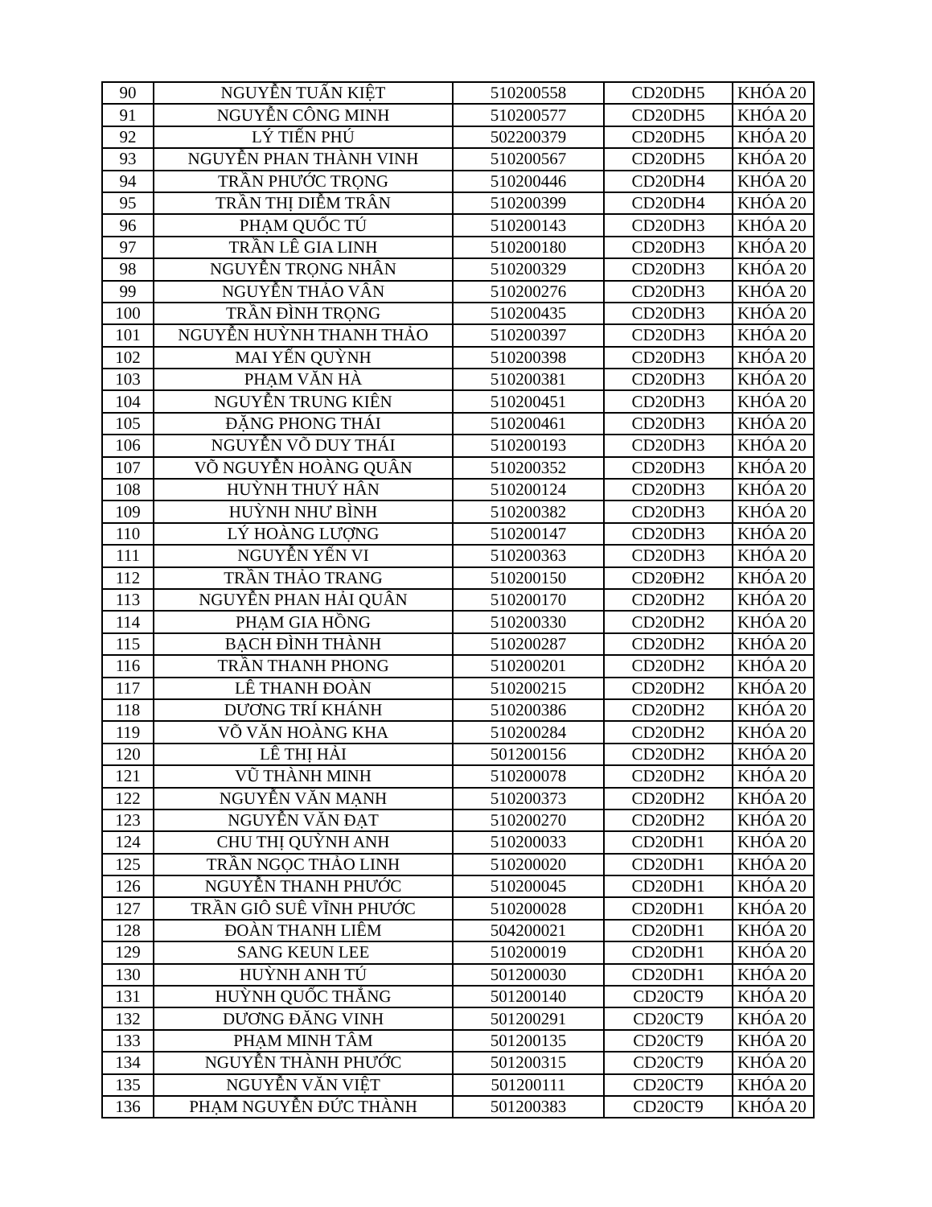| 90 | NGUYỄN TUẤN KIỆT | 510200558 | CD20DH5 | KHÓA 20 |
| 91 | NGUYỄN CÔNG MINH | 510200577 | CD20DH5 | KHÓA 20 |
| 92 | LÝ TIẾN PHÚ | 502200379 | CD20DH5 | KHÓA 20 |
| 93 | NGUYỄN PHAN THÀNH VINH | 510200567 | CD20DH5 | KHÓA 20 |
| 94 | TRẦN PHƯỚC TRỌNG | 510200446 | CD20DH4 | KHÓA 20 |
| 95 | TRẦN THỊ DIỄM TRÂN | 510200399 | CD20DH4 | KHÓA 20 |
| 96 | PHẠM QUỐC TÚ | 510200143 | CD20DH3 | KHÓA 20 |
| 97 | TRẦN LÊ GIA LINH | 510200180 | CD20DH3 | KHÓA 20 |
| 98 | NGUYỄN TRỌNG NHÂN | 510200329 | CD20DH3 | KHÓA 20 |
| 99 | NGUYỄN THẢO VÂN | 510200276 | CD20DH3 | KHÓA 20 |
| 100 | TRẦN ĐÌNH TRỌNG | 510200435 | CD20DH3 | KHÓA 20 |
| 101 | NGUYỄN HUỲNH THANH THẢO | 510200397 | CD20DH3 | KHÓA 20 |
| 102 | MAI YẾN QUỲNH | 510200398 | CD20DH3 | KHÓA 20 |
| 103 | PHẠM VĂN HÀ | 510200381 | CD20DH3 | KHÓA 20 |
| 104 | NGUYỄN TRUNG KIÊN | 510200451 | CD20DH3 | KHÓA 20 |
| 105 | ĐẶNG PHONG THÁI | 510200461 | CD20DH3 | KHÓA 20 |
| 106 | NGUYỄN VÕ DUY THÁI | 510200193 | CD20DH3 | KHÓA 20 |
| 107 | VÕ NGUYỄN HOÀNG QUÂN | 510200352 | CD20DH3 | KHÓA 20 |
| 108 | HUỲNH THUÝ HÂN | 510200124 | CD20DH3 | KHÓA 20 |
| 109 | HUỲNH NHƯ BÌNH | 510200382 | CD20DH3 | KHÓA 20 |
| 110 | LÝ HOÀNG LƯỢNG | 510200147 | CD20DH3 | KHÓA 20 |
| 111 | NGUYỄN YẾN VI | 510200363 | CD20DH3 | KHÓA 20 |
| 112 | TRẦN THẢO TRANG | 510200150 | CD20ĐH2 | KHÓA 20 |
| 113 | NGUYỄN PHAN HẢI QUÂN | 510200170 | CD20DH2 | KHÓA 20 |
| 114 | PHẠM GIA HỒNG | 510200330 | CD20DH2 | KHÓA 20 |
| 115 | BẠCH ĐÌNH THÀNH | 510200287 | CD20DH2 | KHÓA 20 |
| 116 | TRẦN THANH PHONG | 510200201 | CD20DH2 | KHÓA 20 |
| 117 | LÊ THANH ĐOÀN | 510200215 | CD20DH2 | KHÓA 20 |
| 118 | DƯƠNG TRÍ KHÁNH | 510200386 | CD20DH2 | KHÓA 20 |
| 119 | VÕ VĂN HOÀNG KHA | 510200284 | CD20DH2 | KHÓA 20 |
| 120 | LÊ THỊ HẢI | 501200156 | CD20DH2 | KHÓA 20 |
| 121 | VŨ THÀNH MINH | 510200078 | CD20DH2 | KHÓA 20 |
| 122 | NGUYỄN VĂN MẠNH | 510200373 | CD20DH2 | KHÓA 20 |
| 123 | NGUYỄN VĂN ĐẠT | 510200270 | CD20DH2 | KHÓA 20 |
| 124 | CHU THỊ QUỲNH ANH | 510200033 | CD20DH1 | KHÓA 20 |
| 125 | TRẦN NGỌC THẢO LINH | 510200020 | CD20DH1 | KHÓA 20 |
| 126 | NGUYỄN THANH PHƯỚC | 510200045 | CD20DH1 | KHÓA 20 |
| 127 | TRẦN GIÔ SUÊ VĨNH PHƯỚC | 510200028 | CD20DH1 | KHÓA 20 |
| 128 | ĐOÀN THANH LIÊM | 504200021 | CD20DH1 | KHÓA 20 |
| 129 | SANG KEUN LEE | 510200019 | CD20DH1 | KHÓA 20 |
| 130 | HUỲNH ANH TÚ | 501200030 | CD20DH1 | KHÓA 20 |
| 131 | HUỲNH QUỐC THẮNG | 501200140 | CD20CT9 | KHÓA 20 |
| 132 | DƯƠNG ĐĂNG VINH | 501200291 | CD20CT9 | KHÓA 20 |
| 133 | PHẠM MINH TÂM | 501200135 | CD20CT9 | KHÓA 20 |
| 134 | NGUYỄN THÀNH PHƯỚC | 501200315 | CD20CT9 | KHÓA 20 |
| 135 | NGUYỄN VĂN VIỆT | 501200111 | CD20CT9 | KHÓA 20 |
| 136 | PHẠM NGUYỄN ĐỨC THÀNH | 501200383 | CD20CT9 | KHÓA 20 |